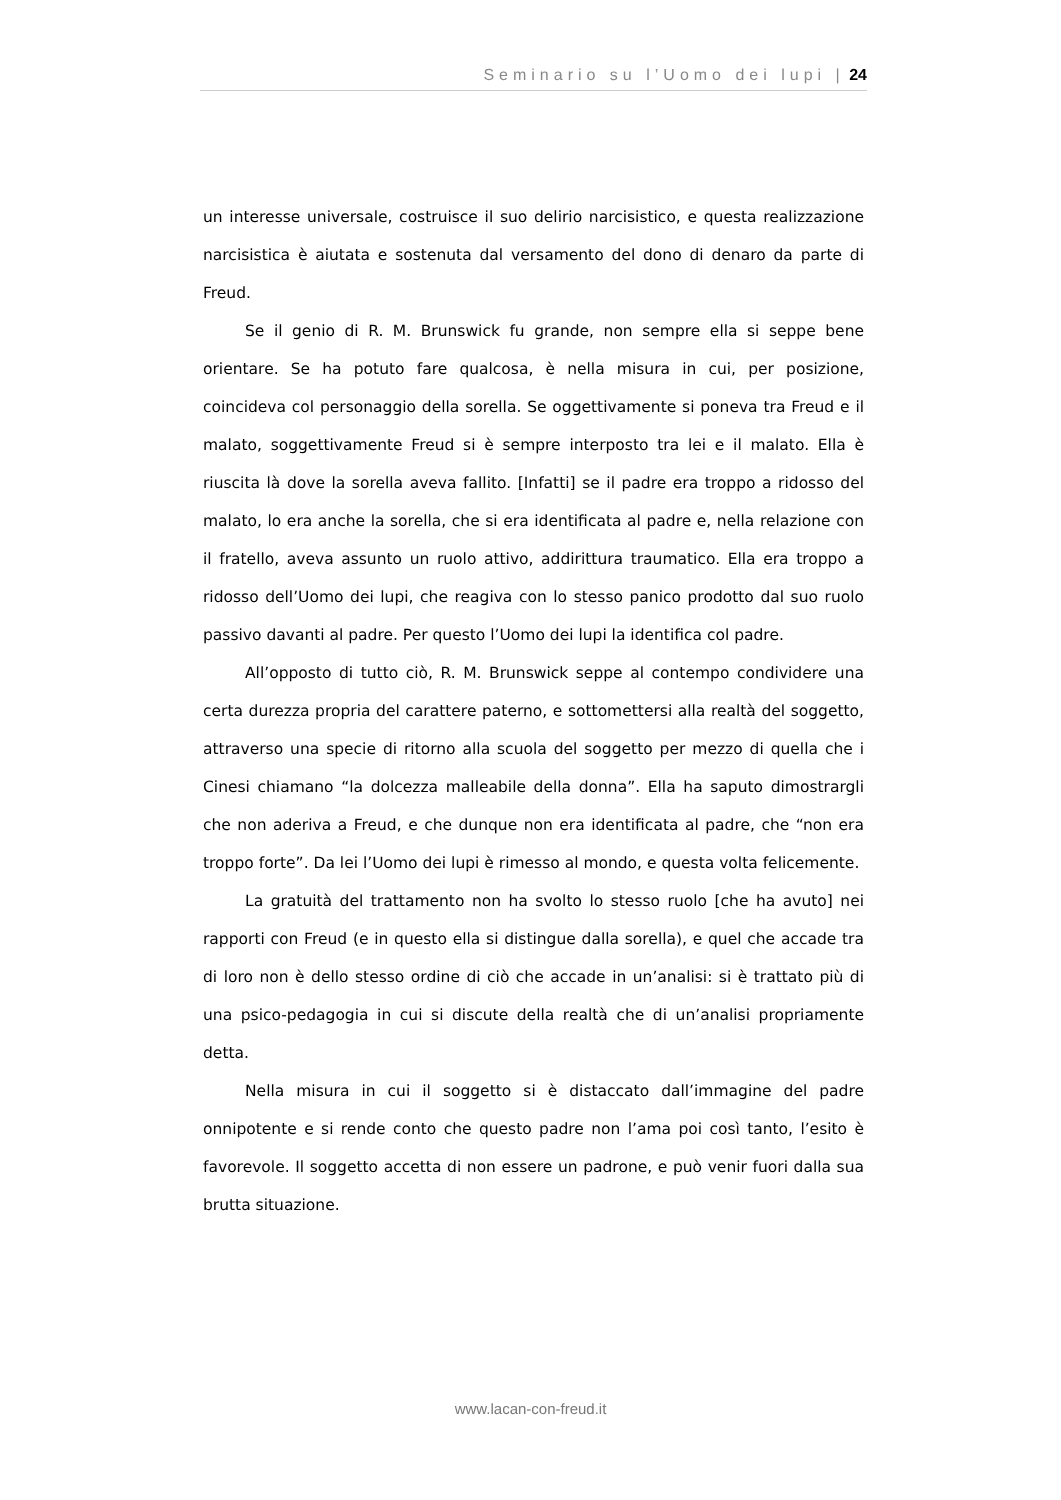Seminario su l’Uomo dei lupi | 24
un interesse universale, costruisce il suo delirio narcisistico, e questa realizzazione narcisistica è aiutata e sostenuta dal versamento del dono di denaro da parte di Freud.
Se il genio di R. M. Brunswick fu grande, non sempre ella si seppe bene orientare. Se ha potuto fare qualcosa, è nella misura in cui, per posizione, coincideva col personaggio della sorella. Se oggettivamente si poneva tra Freud e il malato, soggettivamente Freud si è sempre interposto tra lei e il malato. Ella è riuscita là dove la sorella aveva fallito. [Infatti] se il padre era troppo a ridosso del malato, lo era anche la sorella, che si era identificata al padre e, nella relazione con il fratello, aveva assunto un ruolo attivo, addirittura traumatico. Ella era troppo a ridosso dell’Uomo dei lupi, che reagiva con lo stesso panico prodotto dal suo ruolo passivo davanti al padre. Per questo l’Uomo dei lupi la identifica col padre.
All’opposto di tutto ciò, R. M. Brunswick seppe al contempo condividere una certa durezza propria del carattere paterno, e sottomettersi alla realtà del soggetto, attraverso una specie di ritorno alla scuola del soggetto per mezzo di quella che i Cinesi chiamano “la dolcezza malleabile della donna”. Ella ha saputo dimostrargli che non aderiva a Freud, e che dunque non era identificata al padre, che “non era troppo forte”. Da lei l’Uomo dei lupi è rimesso al mondo, e questa volta felicemente.
La gratuità del trattamento non ha svolto lo stesso ruolo [che ha avuto] nei rapporti con Freud (e in questo ella si distingue dalla sorella), e quel che accade tra di loro non è dello stesso ordine di ciò che accade in un’analisi: si è trattato più di una psico-pedagogia in cui si discute della realtà che di un’analisi propriamente detta.
Nella misura in cui il soggetto si è distaccato dall’immagine del padre onnipotente e si rende conto che questo padre non l’ama poi così tanto, l’esito è favorevole. Il soggetto accetta di non essere un padrone, e può venir fuori dalla sua brutta situazione.
www.lacan-con-freud.it